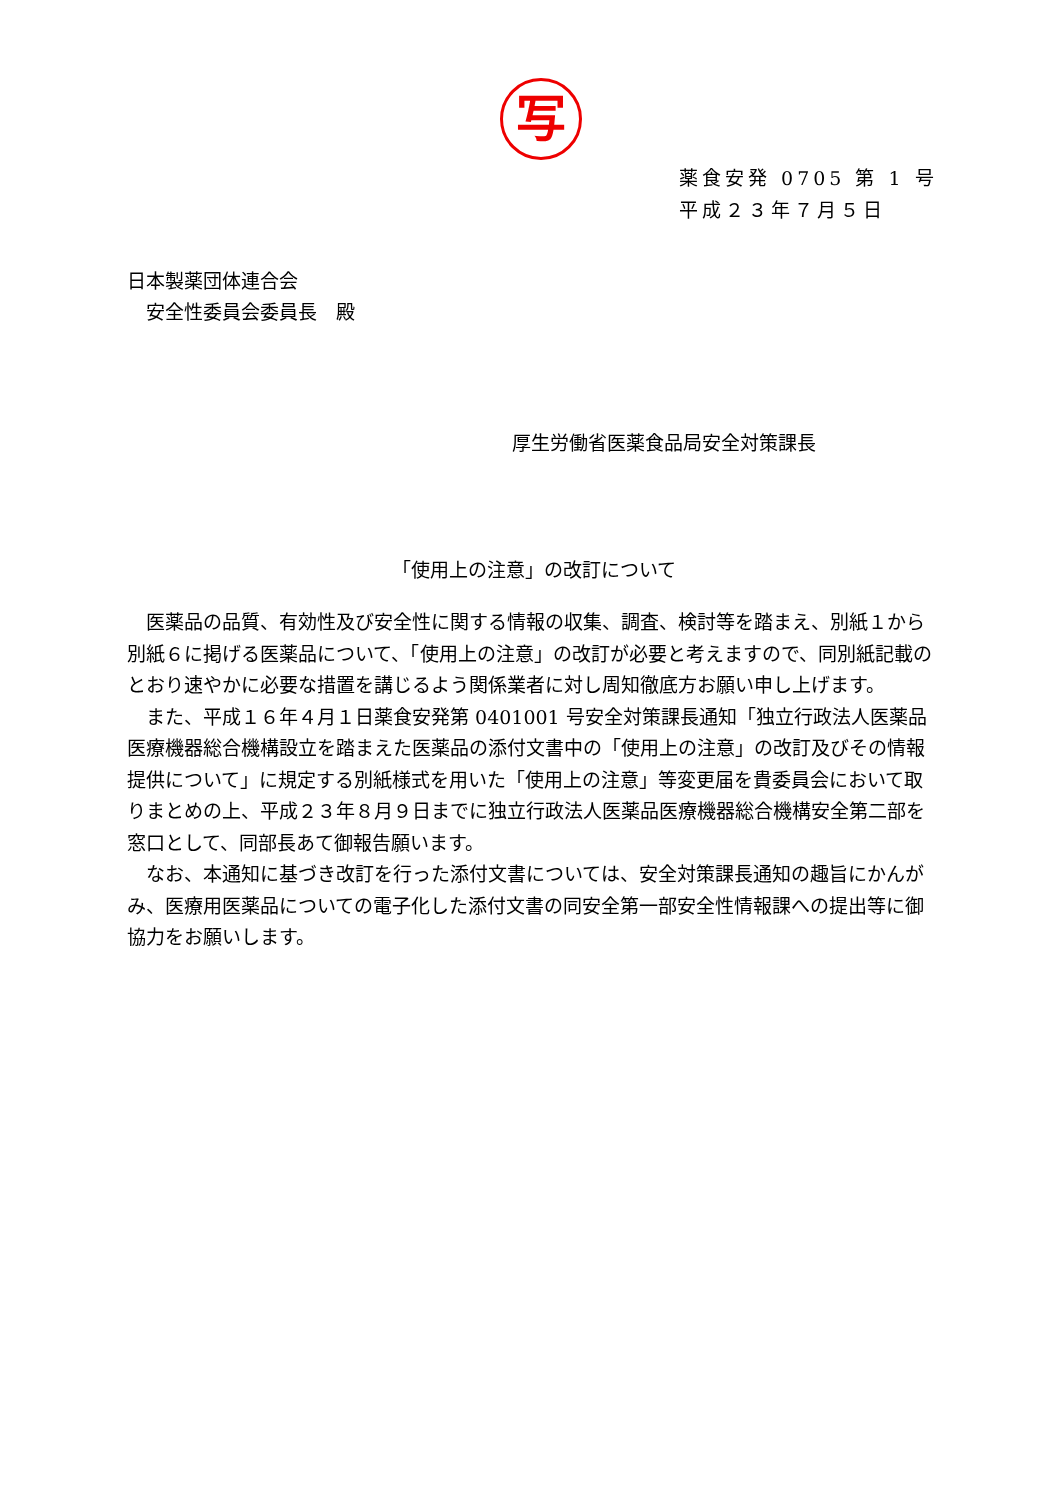写
薬食安発 0705 第 1 号
平成２３年７月５日
日本製薬団体連合会
　安全性委員会委員長　殿
厚生労働省医薬食品局安全対策課長
「使用上の注意」の改訂について
医薬品の品質、有効性及び安全性に関する情報の収集、調査、検討等を踏まえ、別紙１から別紙６に掲げる医薬品について、「使用上の注意」の改訂が必要と考えますので、同別紙記載のとおり速やかに必要な措置を講じるよう関係業者に対し周知徹底方お願い申し上げます。
また、平成１６年４月１日薬食安発第 0401001 号安全対策課長通知「独立行政法人医薬品医療機器総合機構設立を踏まえた医薬品の添付文書中の「使用上の注意」の改訂及びその情報提供について」に規定する別紙様式を用いた「使用上の注意」等変更届を貴委員会において取りまとめの上、平成２３年８月９日までに独立行政法人医薬品医療機器総合機構安全第二部を窓口として、同部長あて御報告願います。
なお、本通知に基づき改訂を行った添付文書については、安全対策課長通知の趣旨にかんがみ、医療用医薬品についての電子化した添付文書の同安全第一部安全性情報課への提出等に御協力をお願いします。